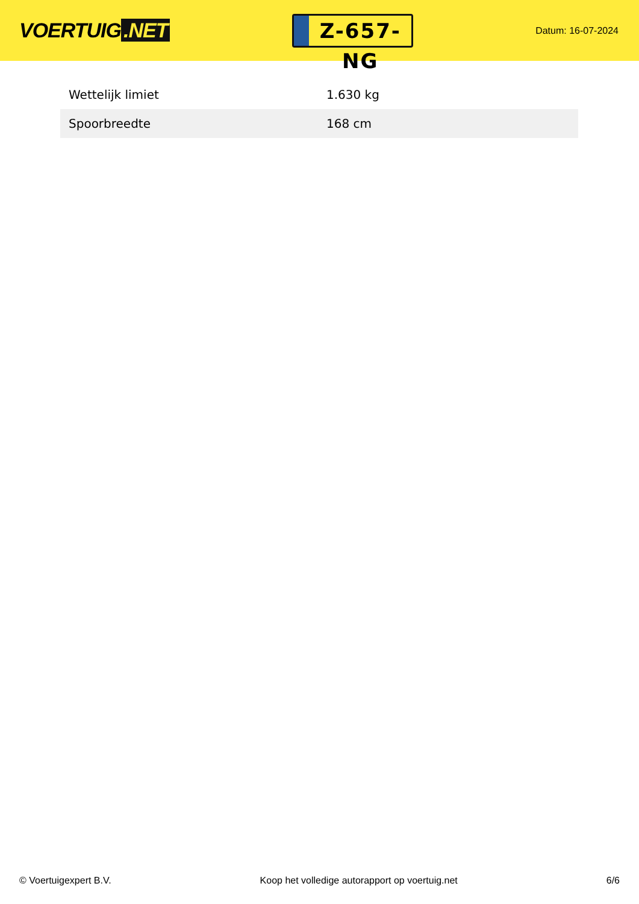VOERTUIG.NET
Z-657-NG
Datum: 16-07-2024
| Wettelijk limiet | 1.630 kg |
| Spoorbreedte | 168 cm |
© Voertuigexpert B.V. Koop het volledige autorapport op voertuig.net 6/6